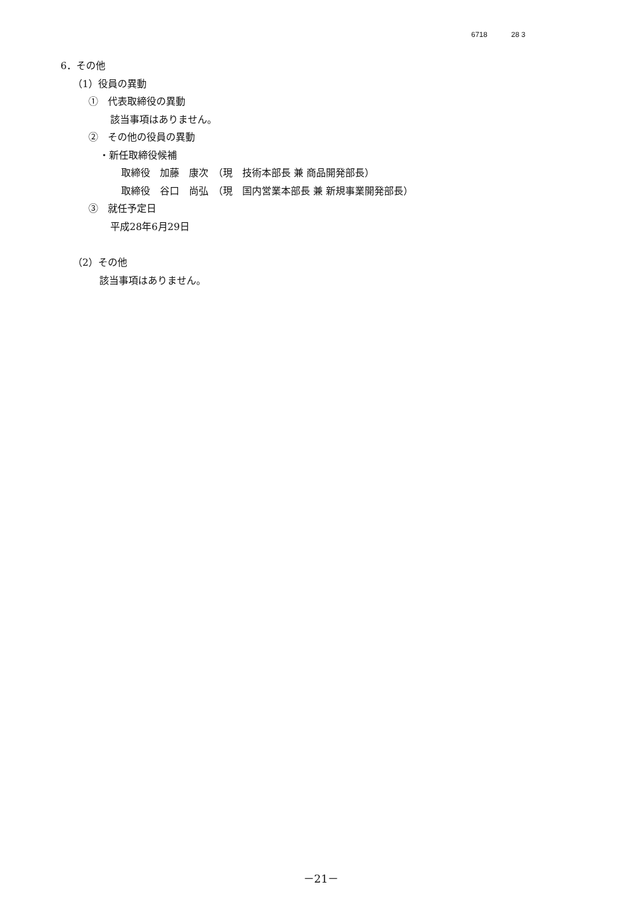6718 28 3
6．その他
（1）役員の異動
①　代表取締役の異動
該当事項はありません。
②　その他の役員の異動
・新任取締役候補
取締役　加藤　康次　（現　技術本部長 兼 商品開発部長）
取締役　谷口　尚弘　（現　国内営業本部長 兼 新規事業開発部長）
③　就任予定日
平成28年6月29日
（2）その他
該当事項はありません。
－21－